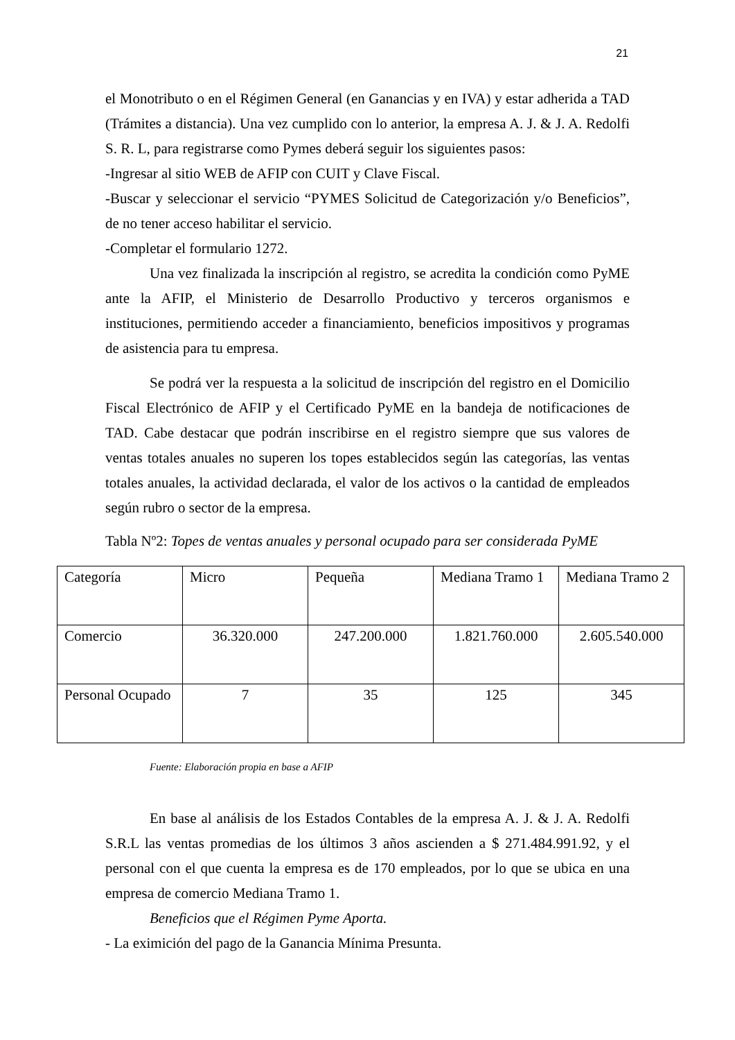21
el Monotributo o en el Régimen General (en Ganancias y en IVA) y estar adherida a TAD (Trámites a distancia). Una vez cumplido con lo anterior, la empresa A. J. & J. A. Redolfi S. R. L, para registrarse como Pymes deberá seguir los siguientes pasos:
-Ingresar al sitio WEB de AFIP con CUIT y Clave Fiscal.
-Buscar y seleccionar el servicio “PYMES Solicitud de Categorización y/o Beneficios”, de no tener acceso habilitar el servicio.
-Completar el formulario 1272.
Una vez finalizada la inscripción al registro, se acredita la condición como PyME ante la AFIP, el Ministerio de Desarrollo Productivo y terceros organismos e instituciones, permitiendo acceder a financiamiento, beneficios impositivos y programas de asistencia para tu empresa.
Se podrá ver la respuesta a la solicitud de inscripción del registro en el Domicilio Fiscal Electrónico de AFIP y el Certificado PyME en la bandeja de notificaciones de TAD. Cabe destacar que podrán inscribirse en el registro siempre que sus valores de ventas totales anuales no superen los topes establecidos según las categorías, las ventas totales anuales, la actividad declarada, el valor de los activos o la cantidad de empleados según rubro o sector de la empresa.
Tabla Nº2: Topes de ventas anuales y personal ocupado para ser considerada PyME
| Categoría | Micro | Pequeña | Mediana Tramo 1 | Mediana Tramo 2 |
| Comercio | 36.320.000 | 247.200.000 | 1.821.760.000 | 2.605.540.000 |
| Personal Ocupado | 7 | 35 | 125 | 345 |
Fuente: Elaboración propia en base a AFIP
En base al análisis de los Estados Contables de la empresa A. J. & J. A. Redolfi S.R.L las ventas promedias de los últimos 3 años ascienden a $ 271.484.991.92, y el personal con el que cuenta la empresa es de 170 empleados, por lo que se ubica en una empresa de comercio Mediana Tramo 1.
Beneficios que el Régimen Pyme Aporta.
- La eximición del pago de la Ganancia Mínima Presunta.